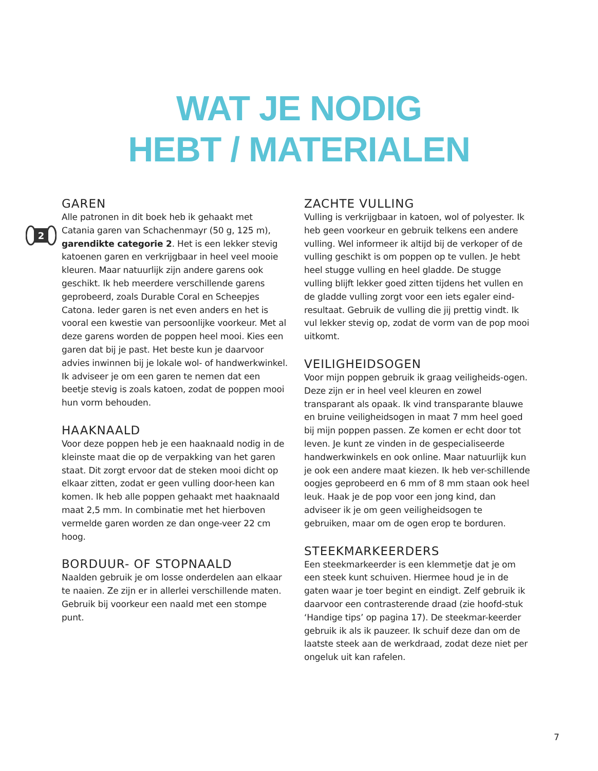WAT JE NODIG
HEBT / MATERIALEN
2
GAREN
Alle patronen in dit boek heb ik gehaakt met Catania garen van Schachenmayr (50 g, 125 m), garendikte categorie 2. Het is een lekker stevig katoenen garen en verkrijgbaar in heel veel mooie kleuren. Maar natuurlijk zijn andere garens ook geschikt. Ik heb meerdere verschillende garens geprobeerd, zoals Durable Coral en Scheepjes Catona. Ieder garen is net even anders en het is vooral een kwestie van persoonlijke voorkeur. Met al deze garens worden de poppen heel mooi. Kies een garen dat bij je past. Het beste kun je daarvoor advies inwinnen bij je lokale wol- of handwerkwinkel. Ik adviseer je om een garen te nemen dat een beetje stevig is zoals katoen, zodat de poppen mooi hun vorm behouden.
HAAKNAALD
Voor deze poppen heb je een haaknaald nodig in de kleinste maat die op de verpakking van het garen staat. Dit zorgt ervoor dat de steken mooi dicht op elkaar zitten, zodat er geen vulling door-heen kan komen. Ik heb alle poppen gehaakt met haaknaald maat 2,5 mm. In combinatie met het hierboven vermelde garen worden ze dan onge-veer 22 cm hoog.
BORDUUR- OF STOPNAALD
Naalden gebruik je om losse onderdelen aan elkaar te naaien. Ze zijn er in allerlei verschillende maten. Gebruik bij voorkeur een naald met een stompe punt.
ZACHTE VULLING
Vulling is verkrijgbaar in katoen, wol of polyester. Ik heb geen voorkeur en gebruik telkens een andere vulling. Wel informeer ik altijd bij de verkoper of de vulling geschikt is om poppen op te vullen. Je hebt heel stugge vulling en heel gladde. De stugge vulling blijft lekker goed zitten tijdens het vullen en de gladde vulling zorgt voor een iets egaler eind-resultaat. Gebruik de vulling die jij prettig vindt. Ik vul lekker stevig op, zodat de vorm van de pop mooi uitkomt.
VEILIGHEIDSOGEN
Voor mijn poppen gebruik ik graag veiligheids-ogen. Deze zijn er in heel veel kleuren en zowel transparant als opaak. Ik vind transparante blauwe en bruine veiligheidsogen in maat 7 mm heel goed bij mijn poppen passen. Ze komen er echt door tot leven. Je kunt ze vinden in de gespecialiseerde handwerkwinkels en ook online. Maar natuurlijk kun je ook een andere maat kiezen. Ik heb ver-schillende oogjes geprobeerd en 6 mm of 8 mm staan ook heel leuk. Haak je de pop voor een jong kind, dan adviseer ik je om geen veiligheidsogen te gebruiken, maar om de ogen erop te borduren.
STEEKMARKEERDERS
Een steekmarkeerder is een klemmetje dat je om een steek kunt schuiven. Hiermee houd je in de gaten waar je toer begint en eindigt. Zelf gebruik ik daarvoor een contrasterende draad (zie hoofd-stuk ‘Handige tips’ op pagina 17). De steekmar-keerder gebruik ik als ik pauzeer. Ik schuif deze dan om de laatste steek aan de werkdraad, zodat deze niet per ongeluk uit kan rafelen.
7